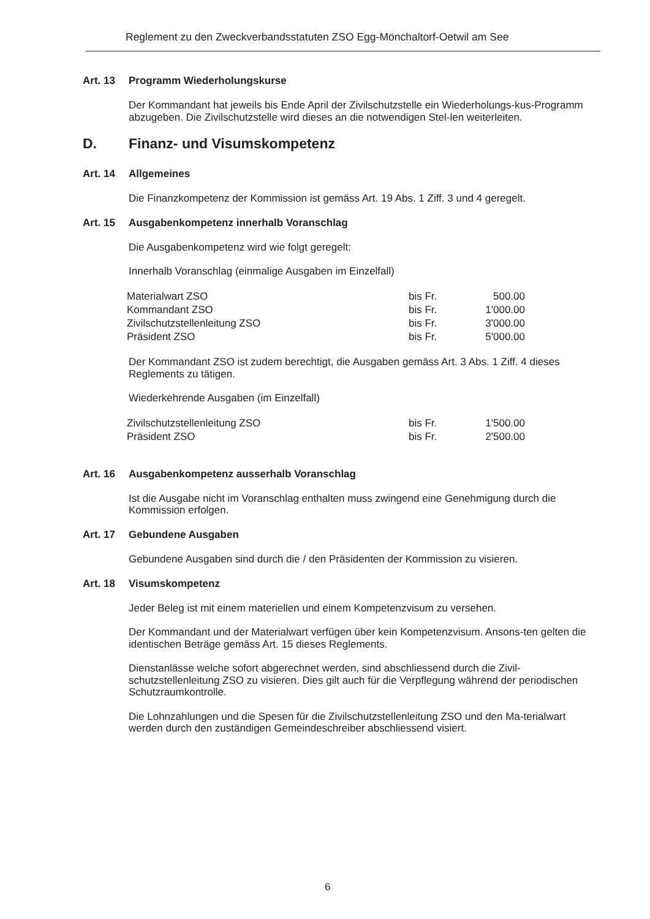Reglement zu den Zweckverbandsstatuten ZSO Egg-Mönchaltorf-Oetwil am See
Art. 13 Programm Wiederholungskurse
Der Kommandant hat jeweils bis Ende April der Zivilschutzstelle ein Wiederholungs-kus-Programm abzugeben. Die Zivilschutzstelle wird dieses an die notwendigen Stel-len weiterleiten.
D. Finanz- und Visumskompetenz
Art. 14 Allgemeines
Die Finanzkompetenz der Kommission ist gemäss Art. 19 Abs. 1 Ziff. 3 und 4 geregelt.
Art. 15 Ausgabenkompetenz innerhalb Voranschlag
Die Ausgabenkompetenz wird wie folgt geregelt:
Innerhalb Voranschlag (einmalige Ausgaben im Einzelfall)
| Materialwart ZSO | bis Fr. | 500.00 |
| Kommandant ZSO | bis Fr. | 1'000.00 |
| Zivilschutzstellenleitung ZSO | bis Fr. | 3'000.00 |
| Präsident ZSO | bis Fr. | 5'000.00 |
Der Kommandant ZSO ist zudem berechtigt, die Ausgaben gemäss Art. 3 Abs. 1 Ziff. 4 dieses Reglements zu tätigen.
Wiederkehrende Ausgaben (im Einzelfall)
| Zivilschutzstellenleitung ZSO | bis Fr. | 1'500.00 |
| Präsident ZSO | bis Fr. | 2'500.00 |
Art. 16 Ausgabenkompetenz ausserhalb Voranschlag
Ist die Ausgabe nicht im Voranschlag enthalten muss zwingend eine Genehmigung durch die Kommission erfolgen.
Art. 17 Gebundene Ausgaben
Gebundene Ausgaben sind durch die / den Präsidenten der Kommission zu visieren.
Art. 18 Visumskompetenz
Jeder Beleg ist mit einem materiellen und einem Kompetenzvisum zu versehen.
Der Kommandant und der Materialwart verfügen über kein Kompetenzvisum. Ansons-ten gelten die identischen Beträge gemäss Art. 15 dieses Reglements.
Dienstanlässe welche sofort abgerechnet werden, sind abschliessend durch die Zivil-schutzstellenleitung ZSO zu visieren. Dies gilt auch für die Verpflegung während der periodischen Schutzraumkontrolle.
Die Lohnzahlungen und die Spesen für die Zivilschutzstellenleitung ZSO und den Ma-terialwart werden durch den zuständigen Gemeindeschreiber abschliessend visiert.
6